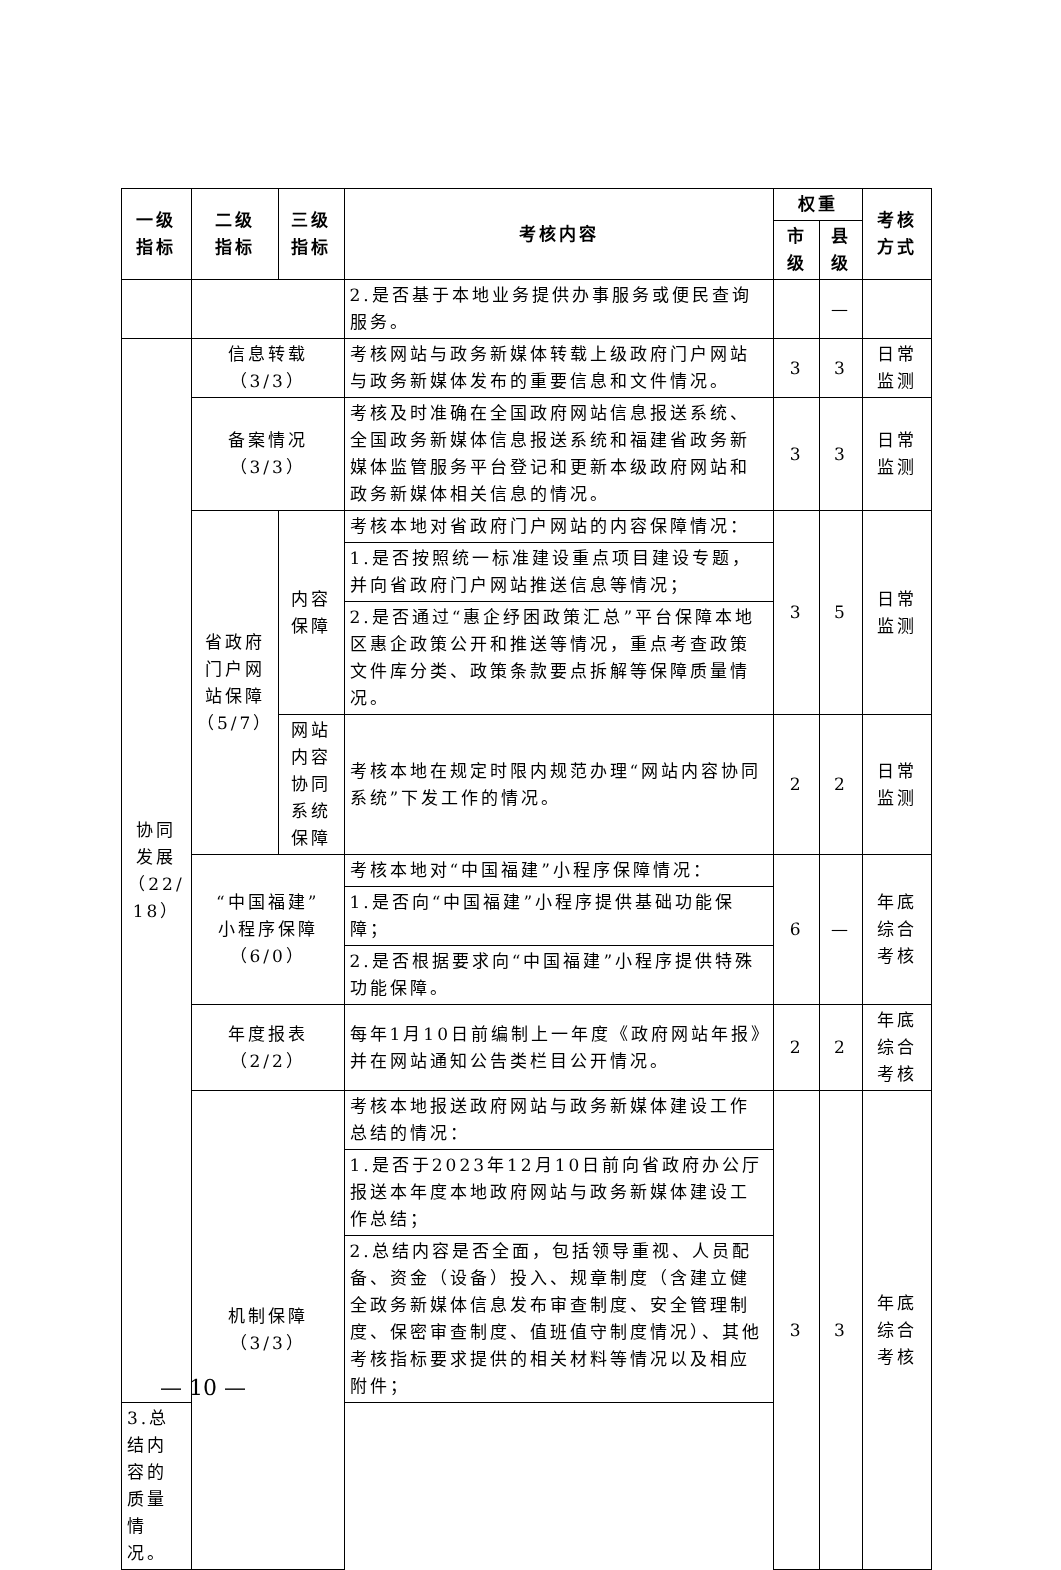| 一级 指标 | 二级 指标 | 三级 指标 | 考核内容 | 权重 | | 考核 方式 |
| --- | --- | --- | --- | --- | --- | --- |
| | | | | 市 级 | 县 级 | |
| | | | 2.是否基于本地业务提供办事服务或便民查询服务。 | | — | |
| 协同 发展 （22/ 18） | 信息转载 （3/3） | | 考核网站与政务新媒体转载上级政府门户网站与政务新媒体发布的重要信息和文件情况。 | 3 | 3 | 日常 监测 |
| | 备案情况 （3/3） | | 考核及时准确在全国政府网站信息报送系统、全国政务新媒体信息报送系统和福建省政务新媒体监管服务平台登记和更新本级政府网站和政务新媒体相关信息的情况。 | 3 | 3 | 日常 监测 |
| | 省政府 门户网 站保障 （5/7） | 内容 保障 | 考核本地对省政府门户网站的内容保障情况： | 3 | 5 | 日常 监测 |
| | | | 1.是否按照统一标准建设重点项目建设专题，并向省政府门户网站推送信息等情况； | | | |
| | | | 2.是否通过“惠企纾困政策汇总”平台保障本地区惠企政策公开和推送等情况，重点考查政策文件库分类、政策条款要点拆解等保障质量情况。 | | | |
| | | 网站 内容 协同 系统 保障 | 考核本地在规定时限内规范办理“网站内容协同系统”下发工作的情况。 | 2 | 2 | 日常 监测 |
| | “中国福建” 小程序保障 （6/0） | | 考核本地对“中国福建”小程序保障情况： | 6 | — | 年底 综合 考核 |
| | | | 1.是否向“中国福建”小程序提供基础功能保障； | | | |
| | | | 2.是否根据要求向“中国福建”小程序提供特殊功能保障。 | | | |
| | 年度报表 （2/2） | | 每年1月10日前编制上一年度《政府网站年报》并在网站通知公告类栏目公开情况。 | 2 | 2 | 年底 综合 考核 |
| | 机制保障 （3/3） | | 考核本地报送政府网站与政务新媒体建设工作总结的情况： | 3 | 3 | 年底 综合 考核 |
| | | | 1.是否于2023年12月10日前向省政府办公厅报送本年度本地政府网站与政务新媒体建设工作总结； | | | |
| | | | 2.总结内容是否全面，包括领导重视、人员配备、资金（设备）投入、规章制度（含建立健全政务新媒体信息发布审查制度、安全管理制度、保密审查制度、值班值守制度情况）、其他考核指标要求提供的相关材料等情况以及相应附件； | | | |
| 3.总结内容的质量情况。 | | | | | | |
— 10 —